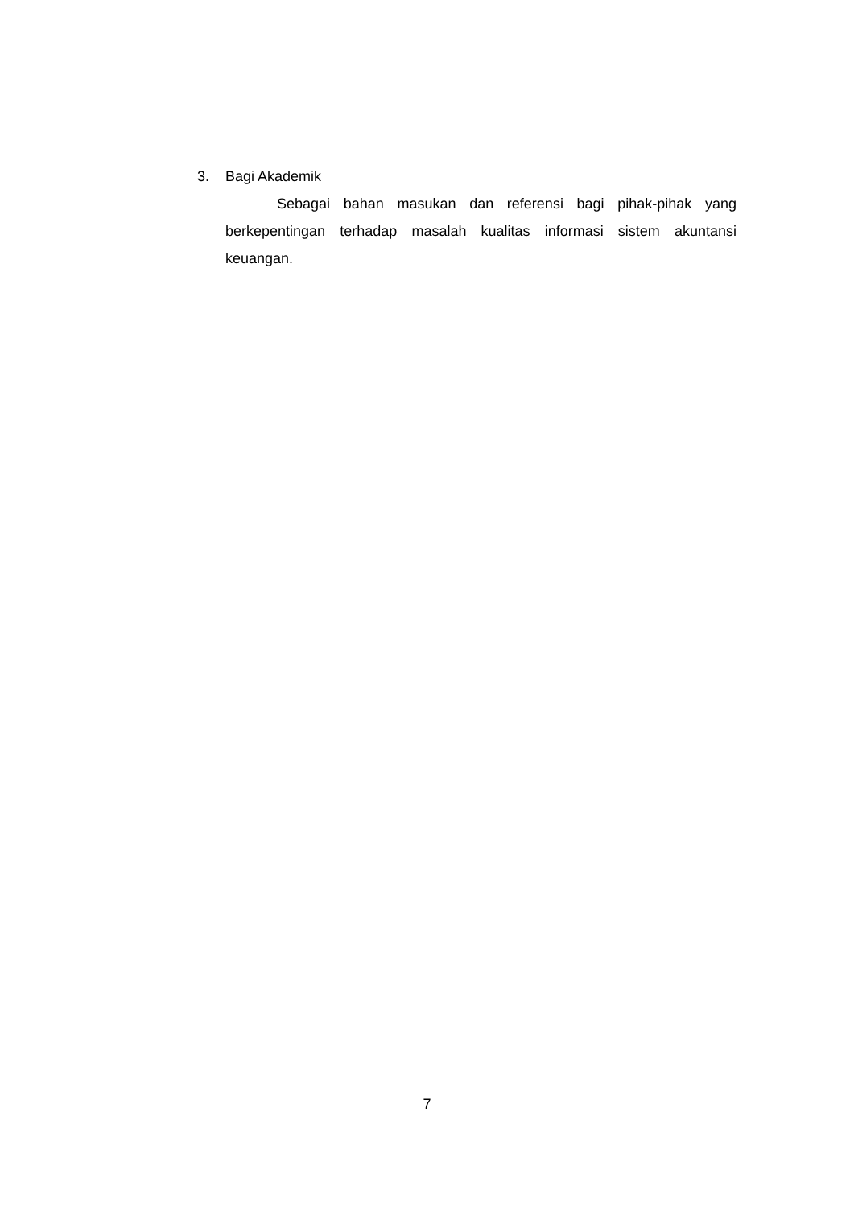3. Bagi Akademik
Sebagai bahan masukan dan referensi bagi pihak-pihak yang berkepentingan terhadap masalah kualitas informasi sistem akuntansi keuangan.
7